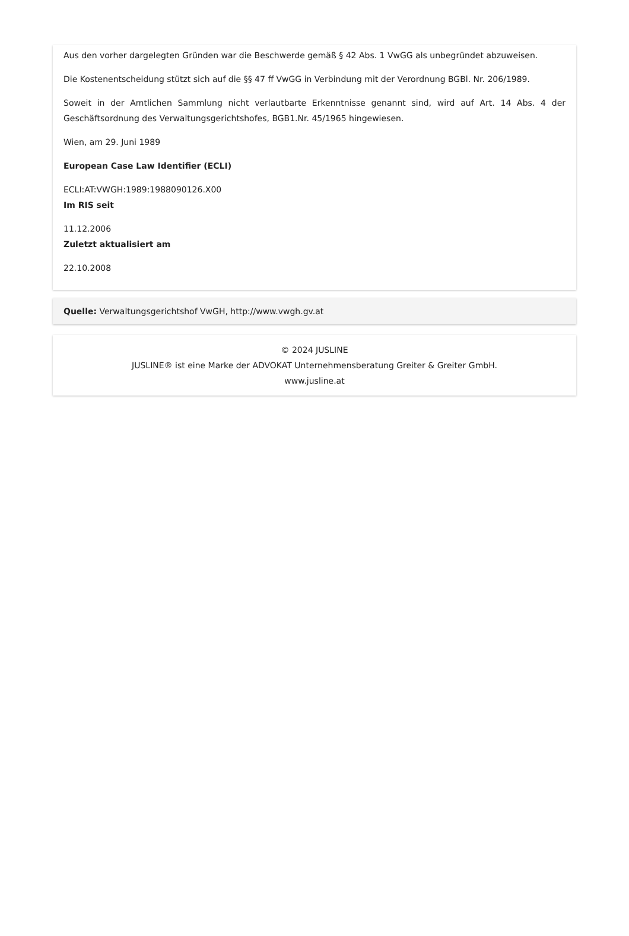Aus den vorher dargelegten Gründen war die Beschwerde gemäß § 42 Abs. 1 VwGG als unbegründet abzuweisen.
Die Kostenentscheidung stützt sich auf die §§ 47 ff VwGG in Verbindung mit der Verordnung BGBl. Nr. 206/1989.
Soweit in der Amtlichen Sammlung nicht verlautbarte Erkenntnisse genannt sind, wird auf Art. 14 Abs. 4 der Geschäftsordnung des Verwaltungsgerichtshofes, BGB1.Nr. 45/1965 hingewiesen.
Wien, am 29. Juni 1989
European Case Law Identifier (ECLI)
ECLI:AT:VWGH:1989:1988090126.X00
Im RIS seit
11.12.2006
Zuletzt aktualisiert am
22.10.2008
Quelle: Verwaltungsgerichtshof VwGH, http://www.vwgh.gv.at
© 2024 JUSLINE
JUSLINE® ist eine Marke der ADVOKAT Unternehmensberatung Greiter & Greiter GmbH.
www.jusline.at